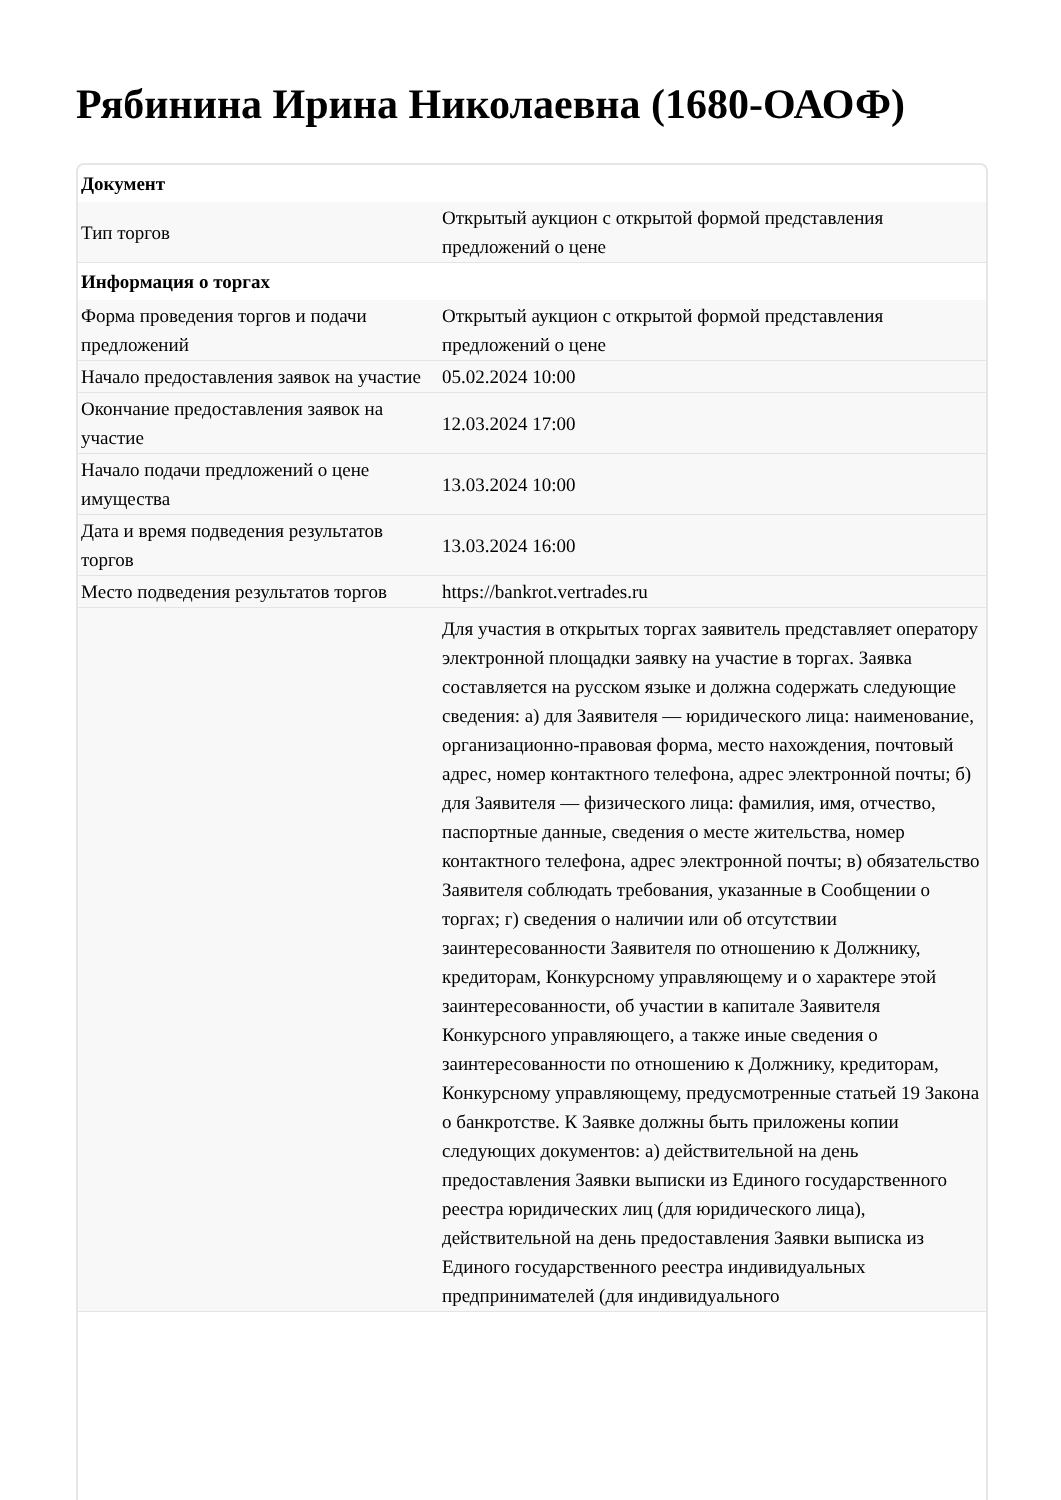Рябинина Ирина Николаевна (1680-ОАОФ)
| Документ | |
| --- | --- |
| Тип торгов | Открытый аукцион с открытой формой представления предложений о цене |
| Информация о торгах | |
| Форма проведения торгов и подачи предложений | Открытый аукцион с открытой формой представления предложений о цене |
| Начало предоставления заявок на участие | 05.02.2024 10:00 |
| Окончание предоставления заявок на участие | 12.03.2024 17:00 |
| Начало подачи предложений о цене имущества | 13.03.2024 10:00 |
| Дата и время подведения результатов торгов | 13.03.2024 16:00 |
| Место подведения результатов торгов | https://bankrot.vertrades.ru |
| | Для участия в открытых торгах заявитель представляет оператору электронной площадки заявку на участие в торгах. Заявка составляется на русском языке и должна содержать следующие сведения: а) для Заявителя — юридического лица: наименование, организационно-правовая форма, место нахождения, почтовый адрес, номер контактного телефона, адрес электронной почты; б) для Заявителя — физического лица: фамилия, имя, отчество, паспортные данные, сведения о месте жительства, номер контактного телефона, адрес электронной почты; в) обязательство Заявителя соблюдать требования, указанные в Сообщении о торгах; г) сведения о наличии или об отсутствии заинтересованности Заявителя по отношению к Должнику, кредиторам, Конкурсному управляющему и о характере этой заинтересованности, об участии в капитале Заявителя Конкурсного управляющего, а также иные сведения о заинтересованности по отношению к Должнику, кредиторам, Конкурсному управляющему, предусмотренные статьей 19 Закона о банкротстве. К Заявке должны быть приложены копии следующих документов: а) действительной на день предоставления Заявки выписки из Единого государственного реестра юридических лиц (для юридического лица), действительной на день предоставления Заявки выписка из Единого государственного реестра индивидуальных предпринимателей (для индивидуального |